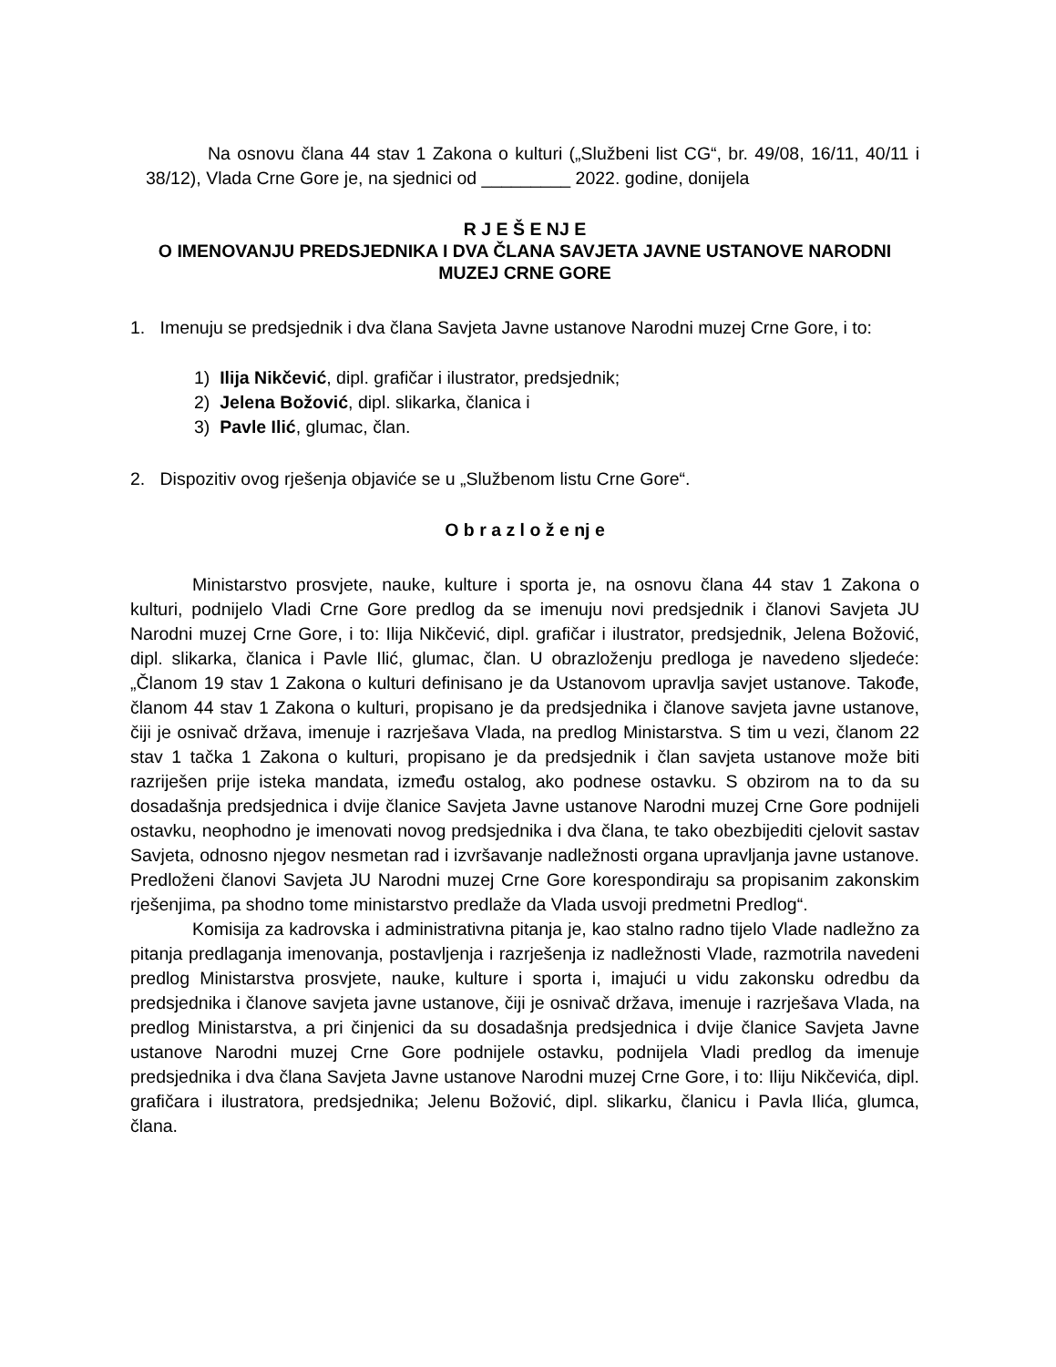Na osnovu člana 44 stav 1 Zakona o kulturi („Službeni list CG“, br. 49/08, 16/11, 40/11 i 38/12), Vlada Crne Gore je, na sjednici od _________ 2022. godine, donijela
R J E Š E NJ E
O IMENOVANJU PREDSJEDNIKA I DVA ČLANA SAVJETA JAVNE USTANOVE NARODNI MUZEJ CRNE GORE
1. Imenuju se predsjednik i dva člana Savjeta Javne ustanove Narodni muzej Crne Gore, i to:
1) Ilija Nikčević, dipl. grafičar i ilustrator, predsjednik;
2) Jelena Božović, dipl. slikarka, članica i
3) Pavle Ilić, glumac, član.
2. Dispozitiv ovog rješenja objaviće se u „Službenom listu Crne Gore“.
O b r a z l o ž e nj e
Ministarstvo prosvjete, nauke, kulture i sporta je, na osnovu člana 44 stav 1 Zakona o kulturi, podnijelo Vladi Crne Gore predlog da se imenuju novi predsjednik i članovi Savjeta JU Narodni muzej Crne Gore, i to: Ilija Nikčević, dipl. grafičar i ilustrator, predsjednik, Jelena Božović, dipl. slikarka, članica i Pavle Ilić, glumac, član. U obrazloženju predloga je navedeno sljedeće: „Članom 19 stav 1 Zakona o kulturi definisano je da Ustanovom upravlja savjet ustanove. Takođe, članom 44 stav 1 Zakona o kulturi, propisano je da predsjednika i članove savjeta javne ustanove, čiji je osnivač država, imenuje i razrješava Vlada, na predlog Ministarstva. S tim u vezi, članom 22 stav 1 tačka 1 Zakona o kulturi, propisano je da predsjednik i član savjeta ustanove može biti razriješen prije isteka mandata, između ostalog, ako podnese ostavku. S obzirom na to da su dosadašnja predsjednica i dvije članice Savjeta Javne ustanove Narodni muzej Crne Gore podnijeli ostavku, neophodno je imenovati novog predsjednika i dva člana, te tako obezbijediti cjelovit sastav Savjeta, odnosno njegov nesmetan rad i izvršavanje nadležnosti organa upravljanja javne ustanove. Predloženi članovi Savjeta JU Narodni muzej Crne Gore korespondiraju sa propisanim zakonskim rješenjima, pa shodno tome ministarstvo predlaže da Vlada usvoji predmetni Predlog“.
Komisija za kadrovska i administrativna pitanja je, kao stalno radno tijelo Vlade nadležno za pitanja predlaganja imenovanja, postavljenja i razrješenja iz nadležnosti Vlade, razmotrila navedeni predlog Ministarstva prosvjete, nauke, kulture i sporta i, imajući u vidu zakonsku odredbu da predsjednika i članove savjeta javne ustanove, čiji je osnivač država, imenuje i razrješava Vlada, na predlog Ministarstva, a pri činjenici da su dosadašnja predsjednica i dvije članice Savjeta Javne ustanove Narodni muzej Crne Gore podnijele ostavku, podnijela Vladi predlog da imenuje predsjednika i dva člana Savjeta Javne ustanove Narodni muzej Crne Gore, i to: Iliju Nikčevića, dipl. grafičara i ilustratora, predsjednika; Jelenu Božović, dipl. slikarku, članicu i Pavla Ilića, glumca, člana.